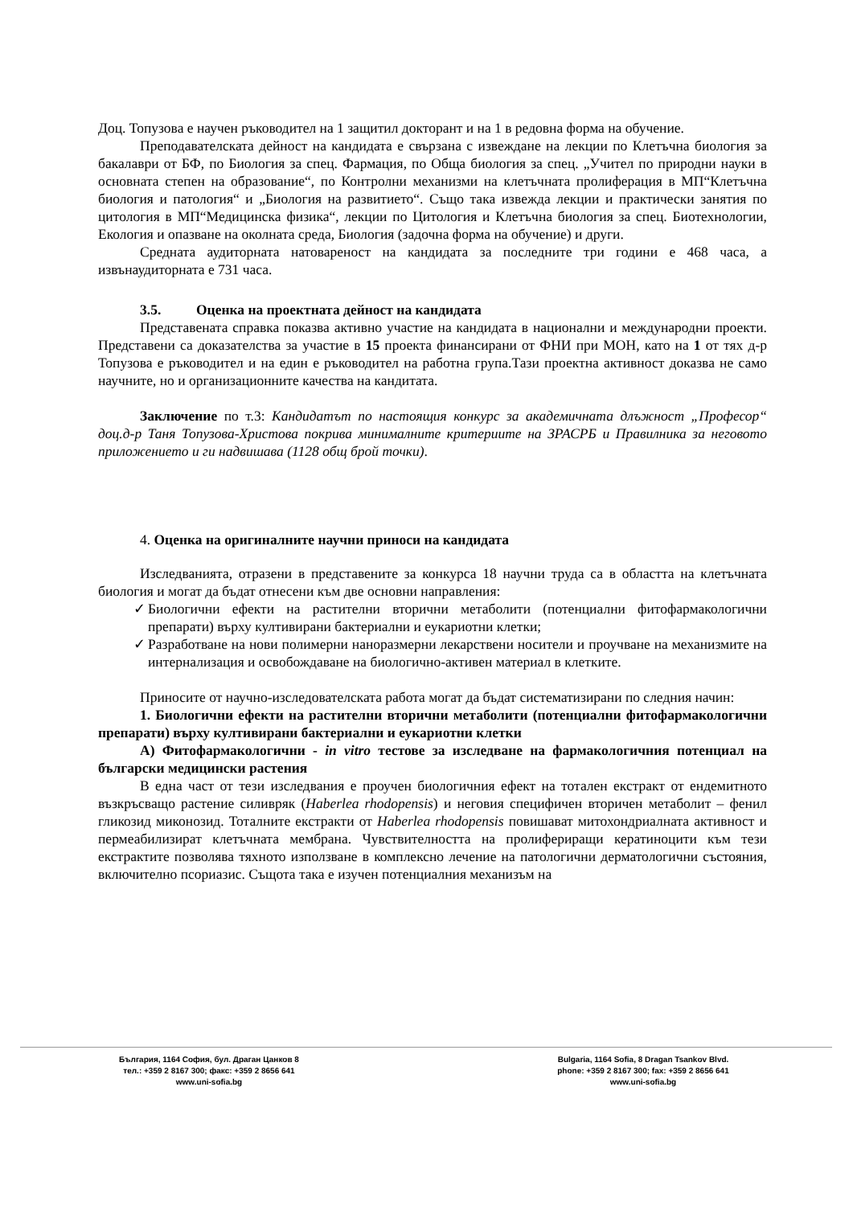Доц. Топузова е научен ръководител на 1 защитил докторант и на 1 в редовна форма на обучение.
Преподавателската дейност на кандидата е свързана с извеждане на лекции по Клетъчна биология за бакалаври от БФ, по Биология за спец. Фармация, по Обща биология за спец. „Учител по природни науки в основната степен на образование“, по Контролни механизми на клетъчната пролиферация в МП“Клетъчна биология и патология“ и „Биология на развитието“. Също така извежда лекции и практически занятия по цитология в МП“Медицинска физика“, лекции по Цитология и Клетъчна биология за спец. Биотехнологии, Екология и опазване на околната среда, Биология (задочна форма на обучение) и други.
Средната аудиторната натовареност на кандидата за последните три години е 468 часа, а извънаудиторната е 731 часа.
3.5. Оценка на проектната дейност на кандидата
Представената справка показва активно участие на кандидата в национални и международни проекти. Представени са доказателства за участие в 15 проекта финансирани от ФНИ при МОН, като на 1 от тях д-р Топузова е ръководител и на един е ръководител на работна група.Тази проектна активност доказва не само научните, но и организационните качества на кандитата.
Заключение по т.3: Кандидатът по настоящия конкурс за академичната длъжност „Професор“ доц.д-р Таня Топузова-Христова покрива минималните критериите на ЗРАСРБ и Правилника за неговото приложението и ги надвишава (1128 общ брой точки).
4. Оценка на оригиналните научни приноси на кандидата
Изследванията, отразени в представените за конкурса 18 научни труда са в областта на клетъчната биология и могат да бъдат отнесени към две основни направления:
✓ Биологични ефекти на растителни вторични метаболити (потенциални фитофармакологични препарати) върху култивирани бактериални и еукариотни клетки;
✓ Разработване на нови полимерни наноразмерни лекарствени носители и проучване на механизмите на интернализация и освобождаване на биологично-активен материал в клетките.
Приносите от научно-изследователската работа могат да бъдат систематизирани по следния начин:
1. Биологични ефекти на растителни вторични метаболити (потенциални фитофармакологични препарати) върху култивирани бактериални и еукариотни клетки
A) Фитофармакологични - in vitro тестове за изследване на фармакологичния потенциал на български медицински растения
В една част от тези изследвания е проучен биологичния ефект на тотален екстракт от ендемитното възкръсващо растение силивряк (Haberlea rhodopensis) и неговия специфичен вторичен метаболит – фенил гликозид миконозид. Тоталните екстракти от Haberlea rhodopensis повишават митохондриалната активност и пермеабилизират клетъчната мембрана. Чувствителността на пролифериращи кератиноцити към тези екстрактите позволява тяхното използване в комплексно лечение на патологични дерматологични състояния, включително псориазис. Същота така е изучен потенциалния механизъм на
България, 1164 София, бул. Драган Цанков 8
тел.: +359 2 8167 300; факс: +359 2 8656 641
www.uni-sofia.bg
Bulgaria, 1164 Sofia, 8 Dragan Tsankov Blvd.
phone: +359 2 8167 300; fax: +359 2 8656 641
www.uni-sofia.bg